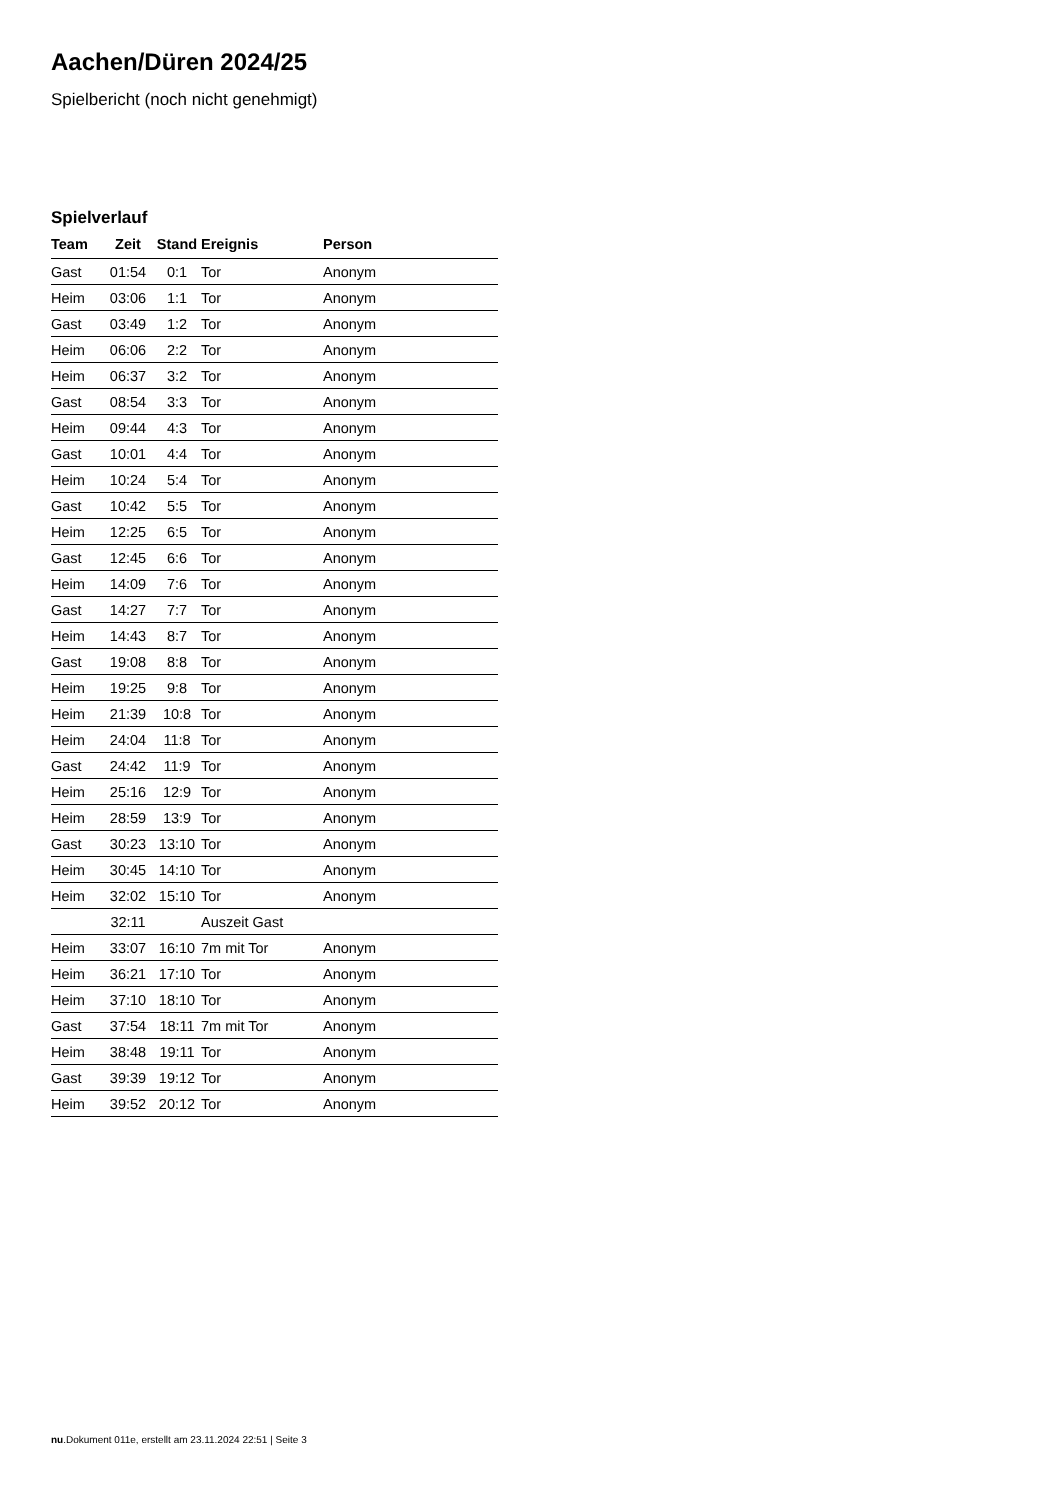Aachen/Düren 2024/25
Spielbericht (noch nicht genehmigt)
Spielverlauf
| Team | Zeit | Stand | Ereignis | Person |
| --- | --- | --- | --- | --- |
| Gast | 01:54 | 0:1 | Tor | Anonym |
| Heim | 03:06 | 1:1 | Tor | Anonym |
| Gast | 03:49 | 1:2 | Tor | Anonym |
| Heim | 06:06 | 2:2 | Tor | Anonym |
| Heim | 06:37 | 3:2 | Tor | Anonym |
| Gast | 08:54 | 3:3 | Tor | Anonym |
| Heim | 09:44 | 4:3 | Tor | Anonym |
| Gast | 10:01 | 4:4 | Tor | Anonym |
| Heim | 10:24 | 5:4 | Tor | Anonym |
| Gast | 10:42 | 5:5 | Tor | Anonym |
| Heim | 12:25 | 6:5 | Tor | Anonym |
| Gast | 12:45 | 6:6 | Tor | Anonym |
| Heim | 14:09 | 7:6 | Tor | Anonym |
| Gast | 14:27 | 7:7 | Tor | Anonym |
| Heim | 14:43 | 8:7 | Tor | Anonym |
| Gast | 19:08 | 8:8 | Tor | Anonym |
| Heim | 19:25 | 9:8 | Tor | Anonym |
| Heim | 21:39 | 10:8 | Tor | Anonym |
| Heim | 24:04 | 11:8 | Tor | Anonym |
| Gast | 24:42 | 11:9 | Tor | Anonym |
| Heim | 25:16 | 12:9 | Tor | Anonym |
| Heim | 28:59 | 13:9 | Tor | Anonym |
| Gast | 30:23 | 13:10 | Tor | Anonym |
| Heim | 30:45 | 14:10 | Tor | Anonym |
| Heim | 32:02 | 15:10 | Tor | Anonym |
| | 32:11 | | Auszeit Gast | |
| Heim | 33:07 | 16:10 | 7m mit Tor | Anonym |
| Heim | 36:21 | 17:10 | Tor | Anonym |
| Heim | 37:10 | 18:10 | Tor | Anonym |
| Gast | 37:54 | 18:11 | 7m mit Tor | Anonym |
| Heim | 38:48 | 19:11 | Tor | Anonym |
| Gast | 39:39 | 19:12 | Tor | Anonym |
| Heim | 39:52 | 20:12 | Tor | Anonym |
nu.Dokument 011e, erstellt am 23.11.2024 22:51 | Seite 3